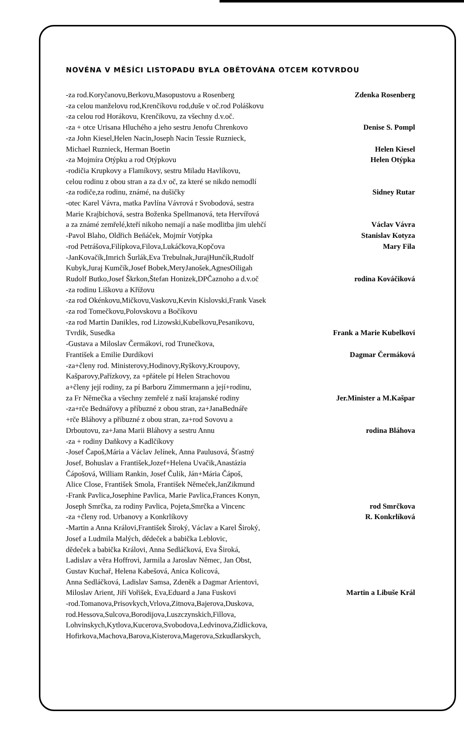NOVÉNA V MĚSÍCI LISTOPADU BYLA OBĚTOVÁNA OTCEM KOTVRDOU
-za rod.Koryčanovu,Berkovu,Masopustovu a Rosenberg Zdenka Rosenberg
-za celou manželovu rod,Krenčíkovu rod,duše v oč.rod Poláškovu
-za celou rod Horákovu, Krenčíkovu, za všechny d.v.oč.
-za + otce Urisana Hluchého a jeho sestru Jenofu Chrenkovo Denise S. Pompl
-za John Kiesel,Helen Nacin,Joseph Nacin Tessie Ruznieck,
Michael Ruznieck, Herman Boetin Helen Kiesel
-za Mojmíra Otýpku a rod Otýpkovu Helen Otýpka
-rodičia Krupkovy a Flamíkovy, sestru Miladu Havlíkovu,
celou rodinu z obou stran a za d.v oč, za které se nikdo nemodlí
-za rodiče,za rodinu, známé, na dušičky Sidney Rutar
-otec Karel Vávra, matka Pavlína Vávrová r Svobodová, sestra
Marie Krajbichová, sestra Boženka Spellmanová, teta Hervířová
a za známé zemřelé,kteří nikoho nemají a naše modlitba jim ulehčí Václav Vávra
-Pavol Blaho, Oldřich Beňáček, Mojmír Votýpka Stanislav Kotyza
-rod Petrášova,Filípkova,Filova,Lukáčkova,Kopčova Mary Fila
-JanKovačík,Imrich Šurlák,Eva Trebulnak,JurajHunčík,Rudolf
Kubyk,Juraj Kumčík,Josef Bobek,MeryJanošek,AgnesOiligah
Rudolf Butko,Josef Škrkon,Štefan Honizek,DPČaznoho a d.v.oč rodina Kováčiková
-za rodinu Liškovu a Křížovu
-za rod Okénkovu,Mičkovu,Vaskovu,Kevin Kislovski,Frank Vasek
-za rod Tomečkovu,Polovskovu a Bočíkovu
-za rod Martin Danikles, rod Lizowski,Kubelkovu,Pesanikovu,
Tvrdik, Susedka Frank a Marie Kubelkovi
-Gustava a Miloslav Čermákovi, rod Trunečkova,
František a Emilie Durdíkovi Dagmar Čermáková
-za+členy rod. Ministerovy,Hodinovy,Ryškovy,Kroupovy,
Kašparovy,Pařízkovy, za +přátele pí Helen Strachovou
a+členy její rodiny, za pí Barboru Zimmermann a její+rodinu,
za Fr Němečka a všechny zemřelé z naší krajanské rodiny Jer.Minister a M.Kašpar
-za+rče Bednářovy a příbuzné z obou stran, za+JanaBednáře
+rče Bláhovy a příbuzné z obou stran, za+rod Sovovu a
Drboutovu, za+Jana Marii Bláhovy a sestru Annu rodina Bláhova
-za + rodiny Daňkovy a Kadlčíkovy
-Josef Čapoš,Mária a Václav Jelínek, Anna Paulusová, Šťastný
Josef, Bohuslav a František,Jozef+Helena Uvačik,Anastázia
Čápošová, William Rankin, Josef Čulik, Ján+Mária Čápoš,
Alice Close, František Smola, František Němeček,JanZikmund
-Frank Pavlica,Josephine Pavlica, Marie Pavlica,Frances Konyn,
Joseph Smrčka, za rodiny Pavlica, Pojeta,Smrčka a Vincenc rod Smrčkova
-za +členy rod. Urbanovy a Konkrlíkovy R. Konkrlíková
-Martin a Anna Královi,František Široký, Václav a Karel Široký,
Josef a Ludmila Malých, dědeček a babička Leblovic,
dědeček a babička Královi, Anna Sedláčková, Eva Široká,
Ladislav a věra Hoffrovi, Jarmila a Jaroslav Němec, Jan Obst,
Gustav Kuchař, Helena Kabešová, Anica Kolicová,
Anna Sedláčková, Ladislav Samsa, Zdeněk a Dagmar Arientovi,
Miloslav Arient, Jiří Vořišek, Eva,Eduard a Jana Fuskovi Martin a Libuše Král
-rod.Tomanova,Prisovkych,Vrlova,Zitnova,Bajerova,Duskova,
rod.Hessova,Sulcova,Borodijova,Luszczynskich,Fillova,
Lohvinskych,Kytlova,Kucerova,Svobodova,Ledvinova,Zidlickova,
Hofirkova,Machova,Barova,Kisterova,Magerova,Szkudlarskych,